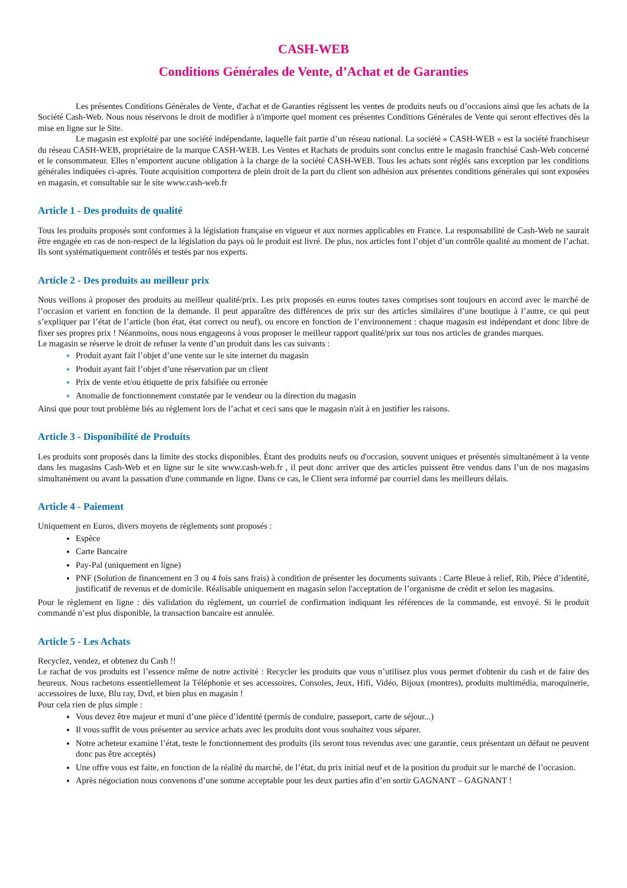CASH-WEB
Conditions Générales de Vente, d’Achat et de Garanties
Les présentes Conditions Générales de Vente, d'achat et de Garanties régissent les ventes de produits neufs ou d’occasions ainsi que les achats de la Société Cash-Web. Nous nous réservons le droit de modifier à n'importe quel moment ces présentes Conditions Générales de Vente qui seront effectives dès la mise en ligne sur le Site.
Le magasin est exploité par une société indépendante, laquelle fait partie d’un réseau national. La société « CASH-WEB » est la société franchiseur du réseau CASH-WEB, propriétaire de la marque CASH-WEB. Les Ventes et Rachats de produits sont conclus entre le magasin franchisé Cash-Web concerné et le consommateur. Elles n’emportent aucune obligation à la charge de la société CASH-WEB. Tous les achats sont réglés sans exception par les conditions générales indiquées ci-après. Toute acquisition comportera de plein droit de la part du client son adhésion aux présentes conditions générales qui sont exposées en magasin, et consultable sur le site www.cash-web.fr
Article 1 - Des produits de qualité
Tous les produits proposés sont conformes à la législation française en vigueur et aux normes applicables en France. La responsabilité de Cash-Web ne saurait être engagée en cas de non-respect de la législation du pays où le produit est livré. De plus, nos articles font l’objet d’un contrôle qualité au moment de l’achat. Ils sont systématiquement contrôlés et testés par nos experts.
Article 2 - Des produits au meilleur prix
Nous veillons à proposer des produits au meilleur qualité/prix. Les prix proposés en euros toutes taxes comprises sont toujours en accord avec le marché de l’occasion et varient en fonction de la demande. Il peut apparaître des différences de prix sur des articles similaires d’une boutique à l’autre, ce qui peut s’expliquer par l’état de l’article (bon état, état correct ou neuf), ou encore en fonction de l’environnement : chaque magasin est indépendant et donc libre de fixer ses propres prix ! Néanmoins, nous nous engageons à vous proposer le meilleur rapport qualité/prix sur tous nos articles de grandes marques.
Le magasin se réserve le droit de refuser la vente d’un produit dans les cas suivants :
Produit ayant fait l’objet d’une vente sur le site internet du magasin
Produit ayant fait l’objet d’une réservation par un client
Prix de vente et/ou étiquette de prix falsifiée ou erronée
Anomalie de fonctionnement constatée par le vendeur ou la direction du magasin
Ainsi que pour tout problème liés au règlement lors de l’achat et ceci sans que le magasin n'ait à en justifier les raisons.
Article 3 - Disponibilité de Produits
Les produits sont proposés dans la limite des stocks disponibles. Étant des produits neufs ou d'occasion, souvent uniques et présentés simultanément à la vente dans les magasins Cash-Web et en ligne sur le site www.cash-web.fr , il peut donc arriver que des articles puissent être vendus dans l’un de nos magasins simultanément ou avant la passation d'une commande en ligne. Dans ce cas, le Client sera informé par courriel dans les meilleurs délais.
Article 4 - Paiement
Uniquement en Euros, divers moyens de règlements sont proposés :
Espèce
Carte Bancaire
Pay-Pal (uniquement en ligne)
PNF (Solution de financement en 3 ou 4 fois sans frais) à condition de présenter les documents suivants : Carte Bleue à relief, Rib, Pièce d’identité, justificatif de revenus et de domicile. Réalisable uniquement en magasin selon l'acceptation de l’organisme de crédit et selon les magasins.
Pour le règlement en ligne : dès validation du règlement, un courriel de confirmation indiquant les références de la commande, est envoyé. Si le produit commandé n’est plus disponible, la transaction bancaire est annulée.
Article 5 - Les Achats
Recyclez, vendez, et obtenez du Cash !!
Le rachat de vos produits est l’essence même de notre activité : Recycler les produits que vous n’utilisez plus vous permet d'obtenir du cash et de faire des heureux. Nous rachetons essentiellement la Téléphonie et ses accessoires, Consoles, Jeux, Hifi, Vidéo, Bijoux (montres), produits multimédia, maroquinerie, accessoires de luxe, Blu ray, Dvd, et bien plus en magasin !
Pour cela rien de plus simple :
Vous devez être majeur et muni d’une pièce d’identité (permis de conduire, passeport, carte de séjour...)
Il vous suffit de vous présenter au service achats avec les produits dont vous souhaitez vous séparer.
Notre acheteur examine l’état, teste le fonctionnement des produits (ils seront tous revendus avec une garantie, ceux présentant un défaut ne peuvent donc pas être acceptés)
Une offre vous est faite, en fonction de la réalité du marché, de l’état, du prix initial neuf et de la position du produit sur le marché de l’occasion.
Après négociation nous convenons d’une somme acceptable pour les deux parties afin d’en sortir GAGNANT – GAGNANT !